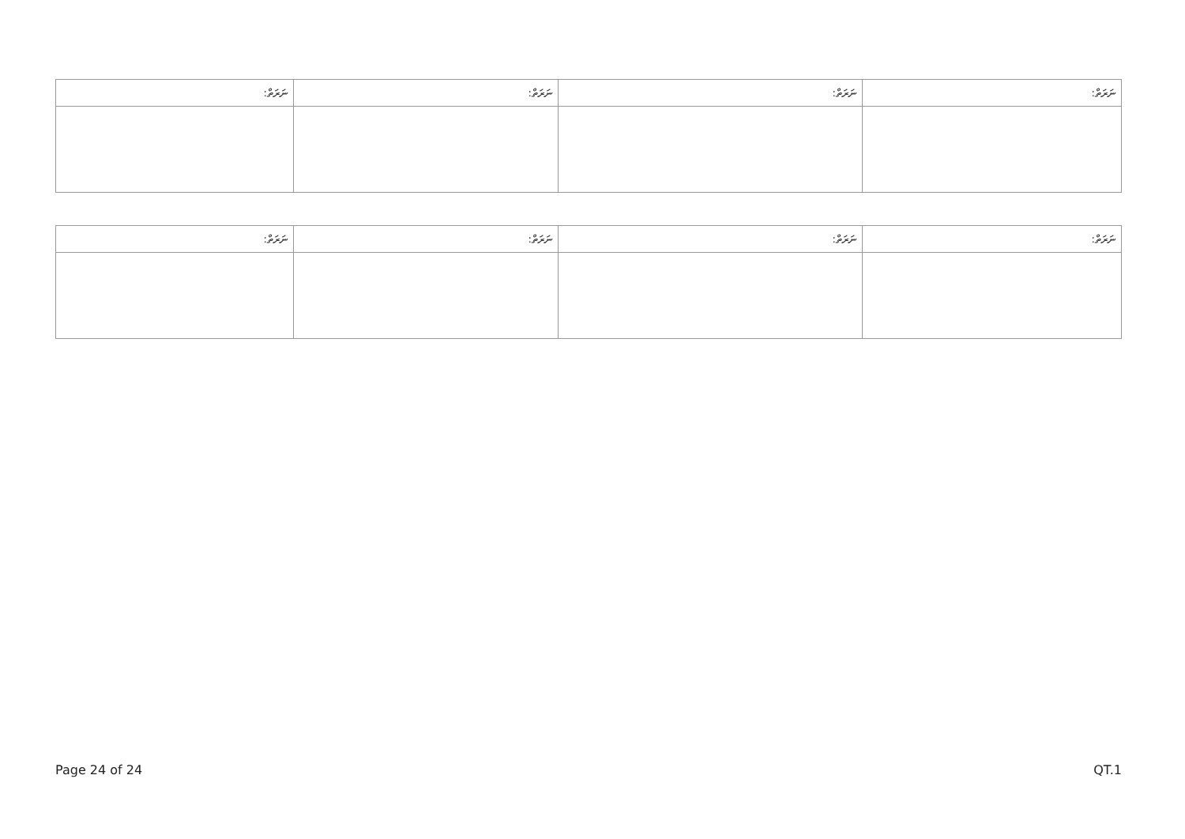| ނަރަތް: | ނަރަތް: | ނަރަތް: | ނަރަތް: |
| ނަރަތް: | ނަރަތް: | ނަރަތް: | ނަރަތް: |
Page 24 of 24 QT.1